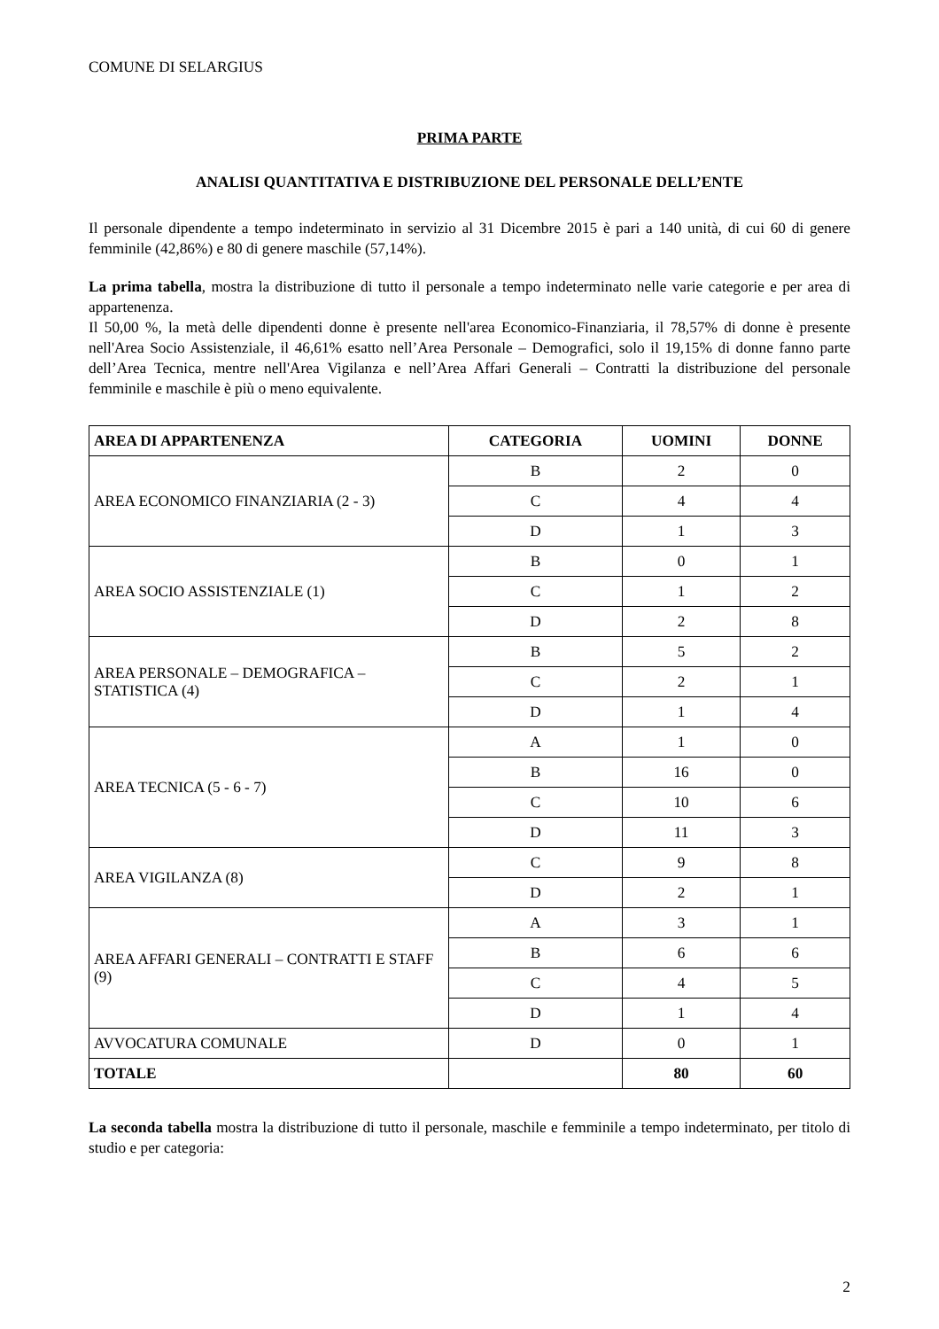COMUNE DI SELARGIUS
PRIMA PARTE
ANALISI QUANTITATIVA E DISTRIBUZIONE DEL PERSONALE DELL’ENTE
Il personale dipendente a tempo indeterminato in servizio al 31 Dicembre 2015 è pari a 140 unità, di cui 60 di genere femminile (42,86%) e 80 di genere maschile (57,14%).
La prima tabella, mostra la distribuzione di tutto il personale a tempo indeterminato nelle varie categorie e per area di appartenenza.
Il 50,00 %, la metà delle dipendenti donne è presente nell'area Economico-Finanziaria, il 78,57% di donne è presente nell'Area Socio Assistenziale, il 46,61% esatto nell’Area Personale – Demografici, solo il 19,15% di donne fanno parte dell’Area Tecnica, mentre nell'Area Vigilanza e nell’Area Affari Generali – Contratti la distribuzione del personale femminile e maschile è più o meno equivalente.
| AREA DI APPARTENENZA | CATEGORIA | UOMINI | DONNE |
| --- | --- | --- | --- |
| AREA ECONOMICO FINANZIARIA (2 - 3) | B | 2 | 0 |
| | C | 4 | 4 |
| | D | 1 | 3 |
| AREA SOCIO ASSISTENZIALE (1) | B | 0 | 1 |
| | C | 1 | 2 |
| | D | 2 | 8 |
| AREA PERSONALE – DEMOGRAFICA – STATISTICA (4) | B | 5 | 2 |
| | C | 2 | 1 |
| | D | 1 | 4 |
| AREA TECNICA (5 - 6 - 7) | A | 1 | 0 |
| | B | 16 | 0 |
| | C | 10 | 6 |
| | D | 11 | 3 |
| AREA VIGILANZA (8) | C | 9 | 8 |
| | D | 2 | 1 |
| AREA AFFARI GENERALI – CONTRATTI E STAFF (9) | A | 3 | 1 |
| | B | 6 | 6 |
| | C | 4 | 5 |
| | D | 1 | 4 |
| AVVOCATURA COMUNALE | D | 0 | 1 |
| TOTALE | | 80 | 60 |
La seconda tabella mostra la distribuzione di tutto il personale, maschile e femminile a tempo indeterminato, per titolo di studio e per categoria:
2